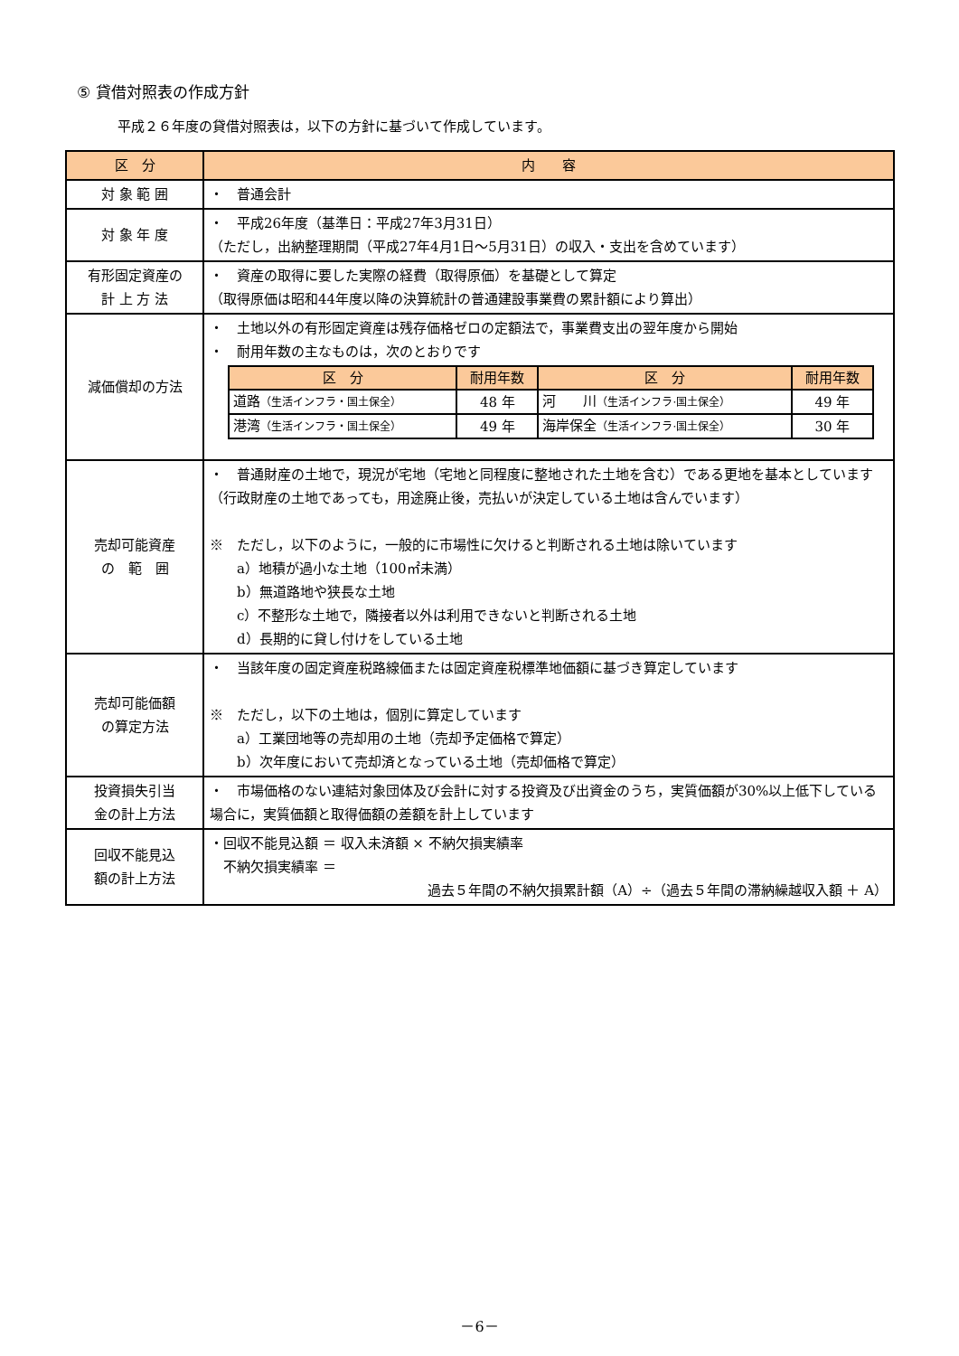⑤ 貸借対照表の作成方針
平成２６年度の貸借対照表は，以下の方針に基づいて作成しています。
| 区 分 | 内 容 |
| --- | --- |
| 対 象 範 囲 | ・ 普通会計 |
| 対 象 年 度 | ・ 平成26年度（基準日：平成27年3月31日） （ただし，出納整理期間（平成27年4月1日～5月31日）の収入・支出を含めています） |
| 有形固定資産の 計 上 方 法 | ・ 資産の取得に要した実際の経費（取得原価）を基礎として算定 （取得原価は昭和44年度以降の決算統計の普通建設事業費の累計額により算出） |
| 減価償却の方法 | ・ 土地以外の有形固定資産は残存価格ゼロの定額法で，事業費支出の翌年度から開始 ・ 耐用年数の主なものは，次のとおりです / 区 分 / 耐用年数 / 区 分 / 耐用年数 / / --- / --- / --- / --- / / 道路 （生活インフラ・国土保全） / 48 年 / 河 川 （生活インフラ·国土保全） / 49 年 / / 港湾 （生活インフラ・国土保全） / 49 年 / 海岸保全 （生活インフラ·国土保全） / 30 年 / |
| 売却可能資産 の 範 囲 | ・ 普通財産の土地で，現況が宅地（宅地と同程度に整地された土地を含む）である更地を基本としています（行政財産の土地であっても，用途廃止後，売払いが決定している土地は含んでいます） ※ ただし，以下のように，一般的に市場性に欠けると判断される土地は除いています a）地積が過小な土地（100㎡未満） b）無道路地や狭長な土地 c）不整形な土地で，隣接者以外は利用できないと判断される土地 d）長期的に貸し付けをしている土地 |
| 売却可能価額 の算定方法 | ・ 当該年度の固定資産税路線価または固定資産税標準地価額に基づき算定しています ※ ただし，以下の土地は，個別に算定しています a）工業団地等の売却用の土地（売却予定価格で算定） b）次年度において売却済となっている土地（売却価格で算定） |
| 投資損失引当 金の計上方法 | ・ 市場価格のない連結対象団体及び会計に対する投資及び出資金のうち，実質価額が30%以上低下している場合に，実質価額と取得価額の差額を計上しています |
| 回収不能見込 額の計上方法 | ・回収不能見込額 ＝ 収入未済額 × 不納欠損実績率 不納欠損実績率 ＝ 過去５年間の不納欠損累計額（A）÷（過去５年間の滞納繰越収入額 ＋ A） |
－6－